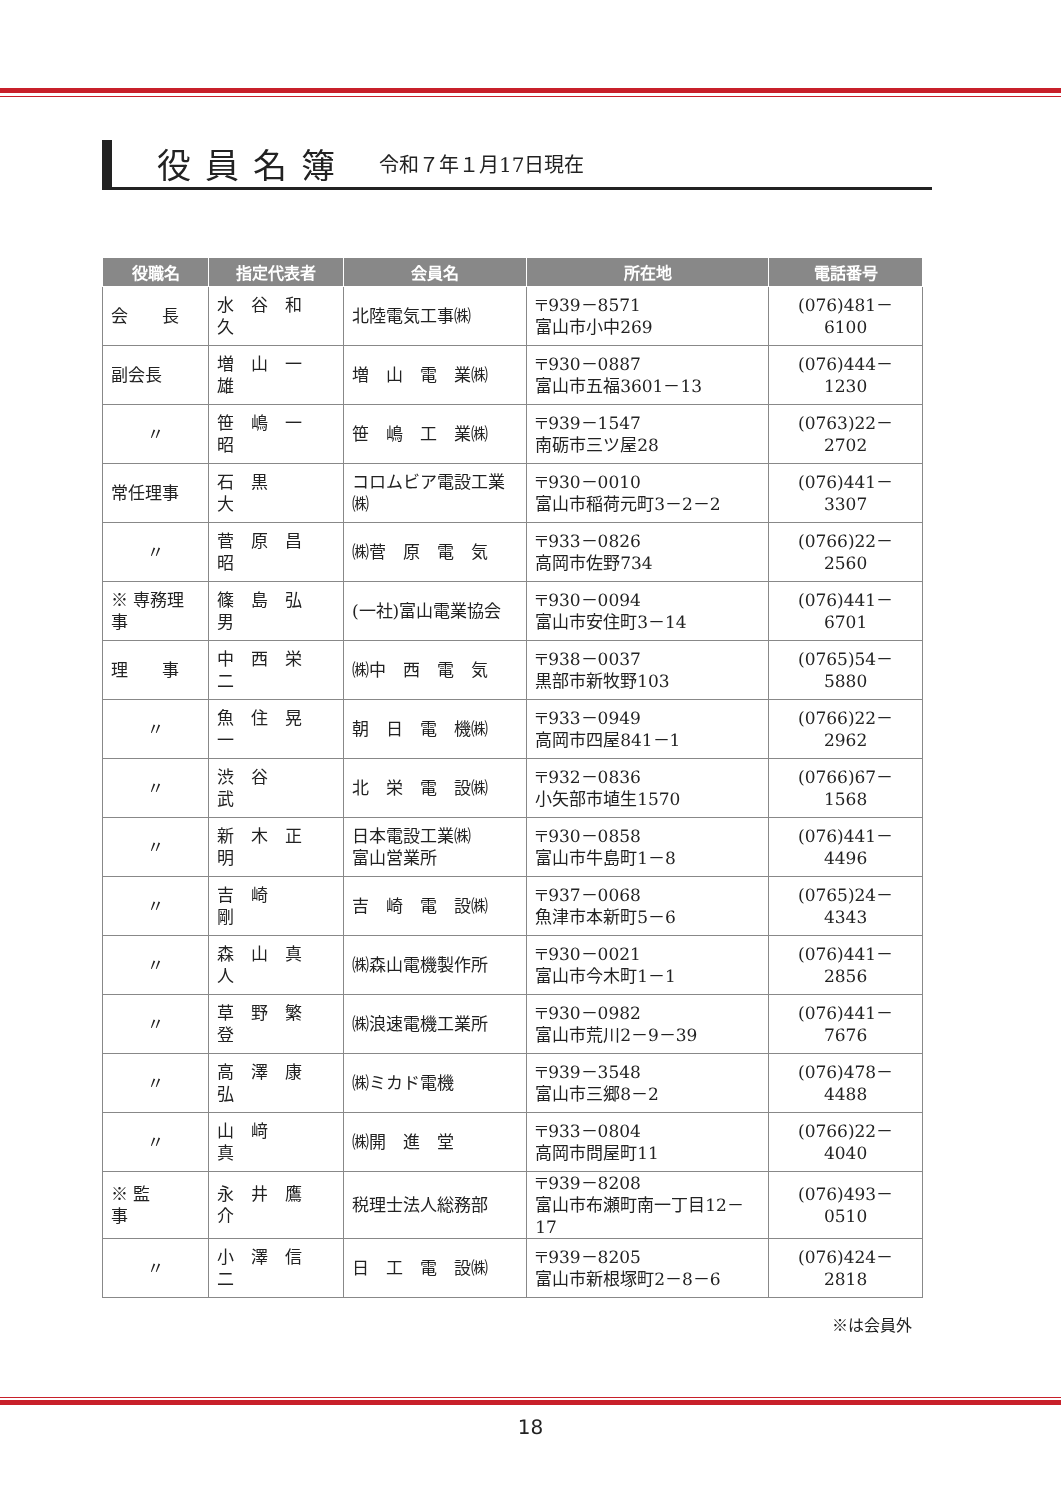役員名簿
令和７年１月17日現在
| 役職名 | 指定代表者 | 会員名 | 所在地 | 電話番号 |
| --- | --- | --- | --- | --- |
| 会 長 | 水 谷 和 久 | 北陸電気工事㈱ | 〒939－8571 富山市小中269 | (076)481－6100 |
| 副会長 | 増 山 一 雄 | 増 山 電 業㈱ | 〒930－0887 富山市五福3601－13 | (076)444－1230 |
| 〃 | 笹 嶋 一 昭 | 笹 嶋 工 業㈱ | 〒939－1547 南砺市三ツ屋28 | (0763)22－2702 |
| 常任理事 | 石 黒 大 | コロムビア電設工業㈱ | 〒930－0010 富山市稲荷元町3－2－2 | (076)441－3307 |
| 〃 | 菅 原 昌 昭 | ㈱菅 原 電 気 | 〒933－0826 高岡市佐野734 | (0766)22－2560 |
| ※ 専務理事 | 篠 島 弘 男 | (一社)富山電業協会 | 〒930－0094 富山市安住町3－14 | (076)441－6701 |
| 理 事 | 中 西 栄 二 | ㈱中 西 電 気 | 〒938－0037 黒部市新牧野103 | (0765)54－5880 |
| 〃 | 魚 住 晃 一 | 朝 日 電 機㈱ | 〒933－0949 高岡市四屋841－1 | (0766)22－2962 |
| 〃 | 渋 谷 武 | 北 栄 電 設㈱ | 〒932－0836 小矢部市埴生1570 | (0766)67－1568 |
| 〃 | 新 木 正 明 | 日本電設工業㈱ 富山営業所 | 〒930－0858 富山市牛島町1－8 | (076)441－4496 |
| 〃 | 吉 崎 剛 | 吉 崎 電 設㈱ | 〒937－0068 魚津市本新町5－6 | (0765)24－4343 |
| 〃 | 森 山 真 人 | ㈱森山電機製作所 | 〒930－0021 富山市今木町1－1 | (076)441－2856 |
| 〃 | 草 野 繁 登 | ㈱浪速電機工業所 | 〒930－0982 富山市荒川2－9－39 | (076)441－7676 |
| 〃 | 高 澤 康 弘 | ㈱ミカド電機 | 〒939－3548 富山市三郷8－2 | (076)478－4488 |
| 〃 | 山 﨑 真 | ㈱開 進 堂 | 〒933－0804 高岡市問屋町11 | (0766)22－4040 |
| ※ 監 事 | 永 井 鷹 介 | 税理士法人総務部 | 〒939－8208 富山市布瀬町南一丁目12－17 | (076)493－0510 |
| 〃 | 小 澤 信 二 | 日 工 電 設㈱ | 〒939－8205 富山市新根塚町2－8－6 | (076)424－2818 |
※は会員外
18